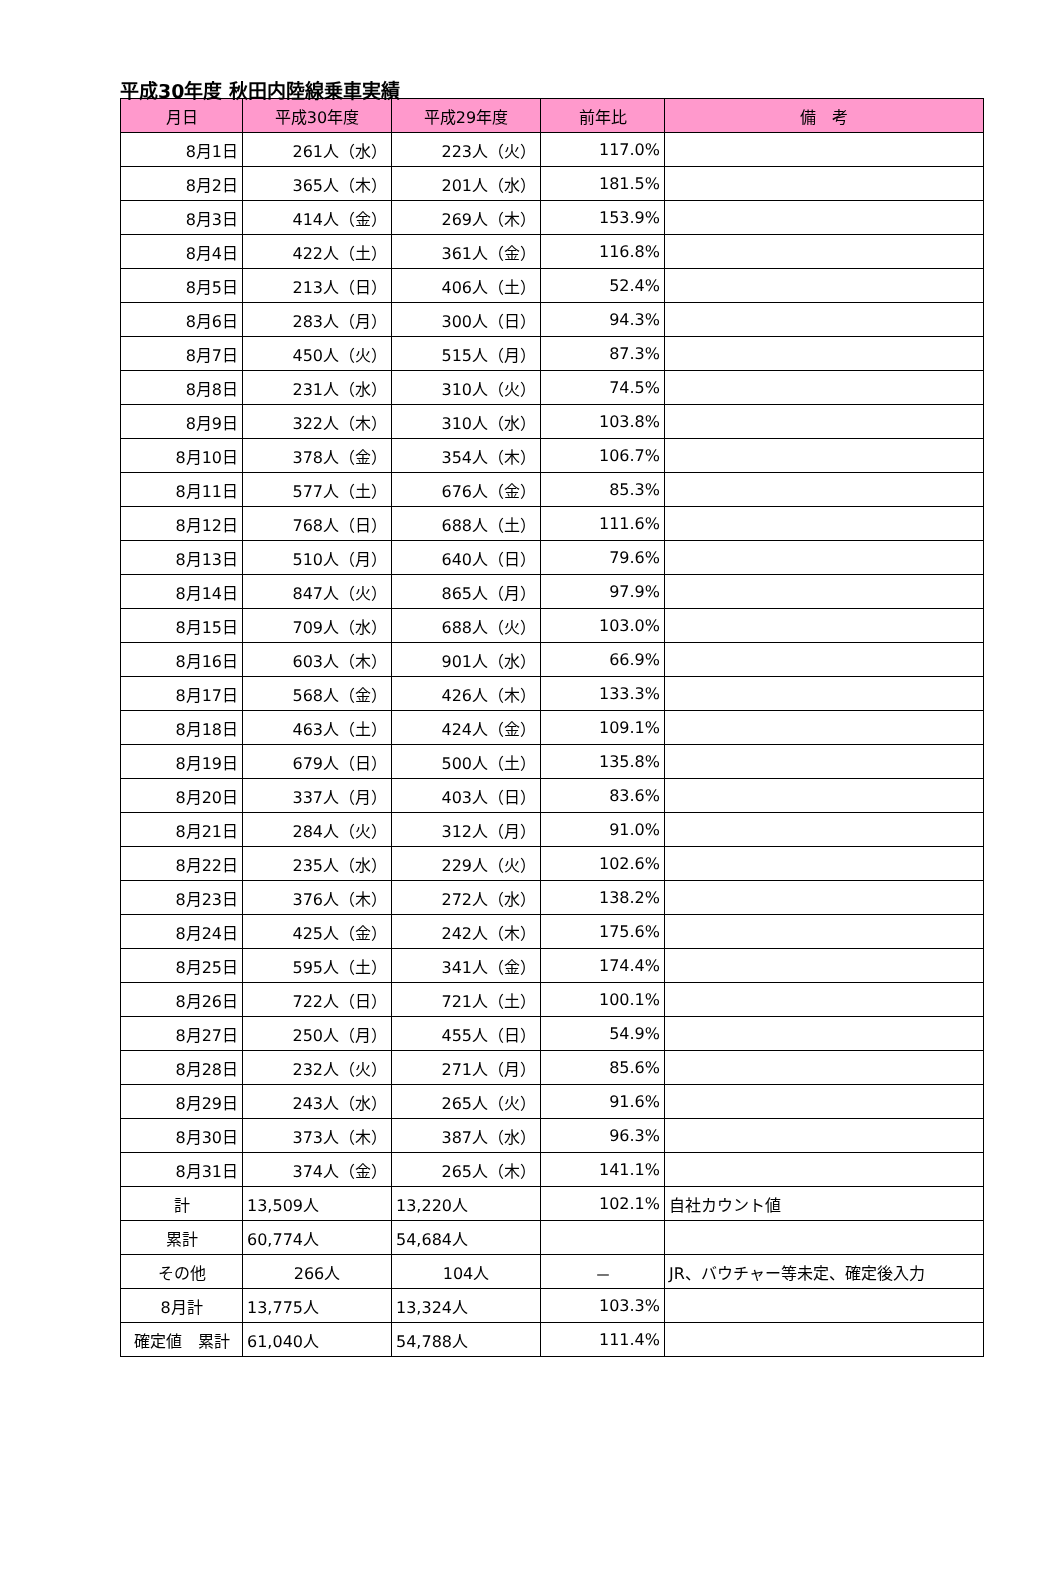平成30年度 秋田内陸線乗車実績
| 月日 | 平成30年度 | 平成29年度 | 前年比 | 備 考 |
| --- | --- | --- | --- | --- |
| 8月1日 | 261人（水） | 223人（火） | 117.0% | |
| 8月2日 | 365人（木） | 201人（水） | 181.5% | |
| 8月3日 | 414人（金） | 269人（木） | 153.9% | |
| 8月4日 | 422人（土） | 361人（金） | 116.8% | |
| 8月5日 | 213人（日） | 406人（土） | 52.4% | |
| 8月6日 | 283人（月） | 300人（日） | 94.3% | |
| 8月7日 | 450人（火） | 515人（月） | 87.3% | |
| 8月8日 | 231人（水） | 310人（火） | 74.5% | |
| 8月9日 | 322人（木） | 310人（水） | 103.8% | |
| 8月10日 | 378人（金） | 354人（木） | 106.7% | |
| 8月11日 | 577人（土） | 676人（金） | 85.3% | |
| 8月12日 | 768人（日） | 688人（土） | 111.6% | |
| 8月13日 | 510人（月） | 640人（日） | 79.6% | |
| 8月14日 | 847人（火） | 865人（月） | 97.9% | |
| 8月15日 | 709人（水） | 688人（火） | 103.0% | |
| 8月16日 | 603人（木） | 901人（水） | 66.9% | |
| 8月17日 | 568人（金） | 426人（木） | 133.3% | |
| 8月18日 | 463人（土） | 424人（金） | 109.1% | |
| 8月19日 | 679人（日） | 500人（土） | 135.8% | |
| 8月20日 | 337人（月） | 403人（日） | 83.6% | |
| 8月21日 | 284人（火） | 312人（月） | 91.0% | |
| 8月22日 | 235人（水） | 229人（火） | 102.6% | |
| 8月23日 | 376人（木） | 272人（水） | 138.2% | |
| 8月24日 | 425人（金） | 242人（木） | 175.6% | |
| 8月25日 | 595人（土） | 341人（金） | 174.4% | |
| 8月26日 | 722人（日） | 721人（土） | 100.1% | |
| 8月27日 | 250人（月） | 455人（日） | 54.9% | |
| 8月28日 | 232人（火） | 271人（月） | 85.6% | |
| 8月29日 | 243人（水） | 265人（火） | 91.6% | |
| 8月30日 | 373人（木） | 387人（水） | 96.3% | |
| 8月31日 | 374人（金） | 265人（木） | 141.1% | |
| 計 | 13,509人 | 13,220人 | 102.1% | 自社カウント値 |
| 累計 | 60,774人 | 54,684人 | | |
| その他 | 266人 | 104人 | － | JR、バウチャー等未定、確定後入力 |
| 8月計 | 13,775人 | 13,324人 | 103.3% | |
| 確定値 累計 | 61,040人 | 54,788人 | 111.4% | |